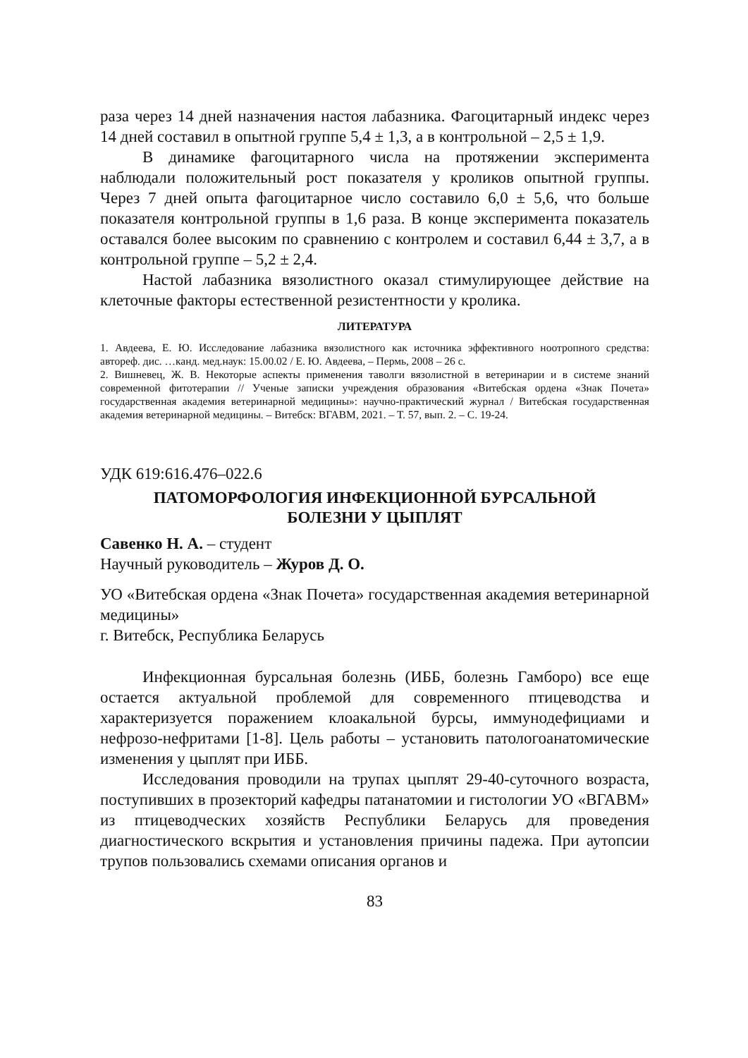раза через 14 дней назначения настоя лабазника. Фагоцитарный индекс через 14 дней составил в опытной группе 5,4 ± 1,3, а в контрольной – 2,5 ± 1,9.
В динамике фагоцитарного числа на протяжении эксперимента наблюдали положительный рост показателя у кроликов опытной группы. Через 7 дней опыта фагоцитарное число составило 6,0 ± 5,6, что больше показателя контрольной группы в 1,6 раза. В конце эксперимента показатель оставался более высоким по сравнению с контролем и составил 6,44 ± 3,7, а в контрольной группе – 5,2 ± 2,4.
Настой лабазника вязолистного оказал стимулирующее действие на клеточные факторы естественной резистентности у кролика.
ЛИТЕРАТУРА
1. Авдеева, Е. Ю. Исследование лабазника вязолистного как источника эффективного ноотропного средства: автореф. дис. …канд. мед.наук: 15.00.02 / Е. Ю. Авдеева, – Пермь, 2008 – 26 с.
2. Вишневец, Ж. В. Некоторые аспекты применения таволги вязолистной в ветеринарии и в системе знаний современной фитотерапии // Ученые записки учреждения образования «Витебская ордена «Знак Почета» государственная академия ветеринарной медицины»: научно-практический журнал / Витебская государственная академия ветеринарной медицины. – Витебск: ВГАВМ, 2021. – Т. 57, вып. 2. – С. 19-24.
УДК 619:616.476–022.6
ПАТОМОРФОЛОГИЯ ИНФЕКЦИОННОЙ БУРСАЛЬНОЙ
БОЛЕЗНИ У ЦЫПЛЯТ
Савенко Н. А. – студент
Научный руководитель – Журов Д. О.
УО «Витебская ордена «Знак Почета» государственная академия ветеринарной медицины»
г. Витебск, Республика Беларусь
Инфекционная бурсальная болезнь (ИББ, болезнь Гамборо) все еще остается актуальной проблемой для современного птицеводства и характеризуется поражением клоакальной бурсы, иммунодефициами и нефрозо-нефритами [1-8]. Цель работы – установить патологоанатомические изменения у цыплят при ИББ.
Исследования проводили на трупах цыплят 29-40-суточного возраста, поступивших в прозекторий кафедры патанатомии и гистологии УО «ВГАВМ» из птицеводческих хозяйств Республики Беларусь для проведения диагностического вскрытия и установления причины падежа. При аутопсии трупов пользовались схемами описания органов и
83